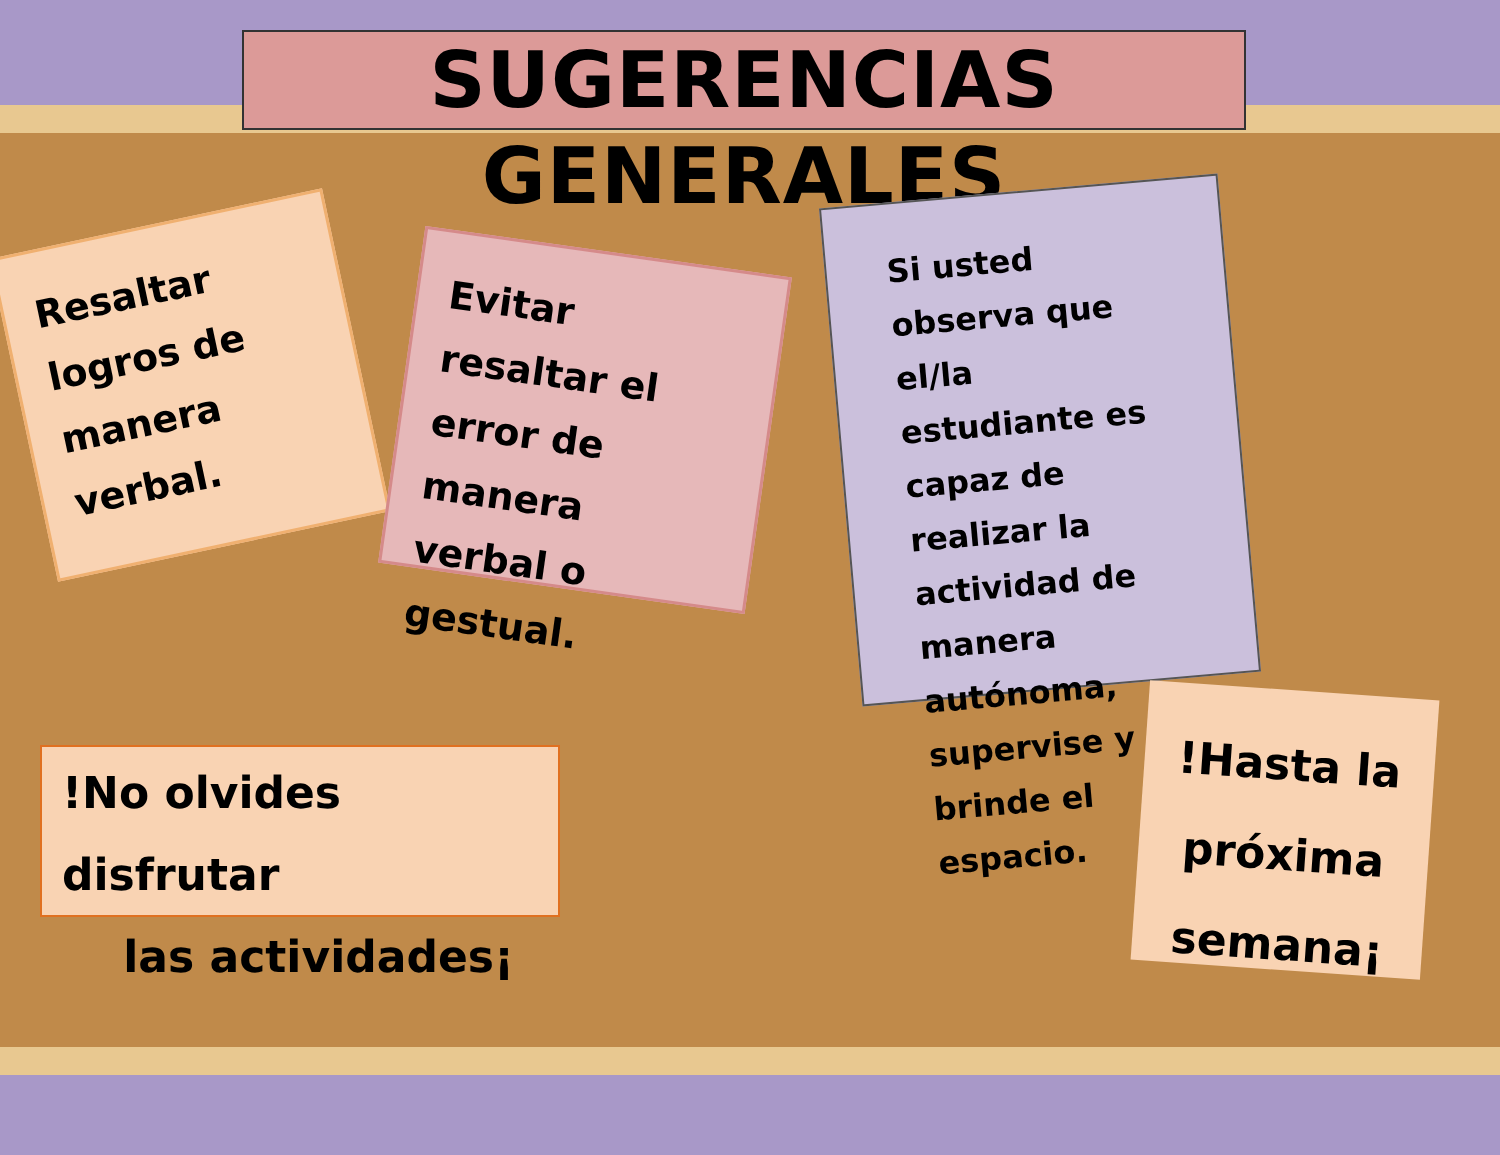SUGERENCIAS GENERALES
Resaltar logros de manera verbal.
Evitar resaltar el error de manera verbal o gestual.
Si usted observa que el/la estudiante es capaz de realizar la actividad de manera autónoma, supervise y brinde el espacio.
!No olvides disfrutar
las actividades¡
!Hasta la próxima semana¡